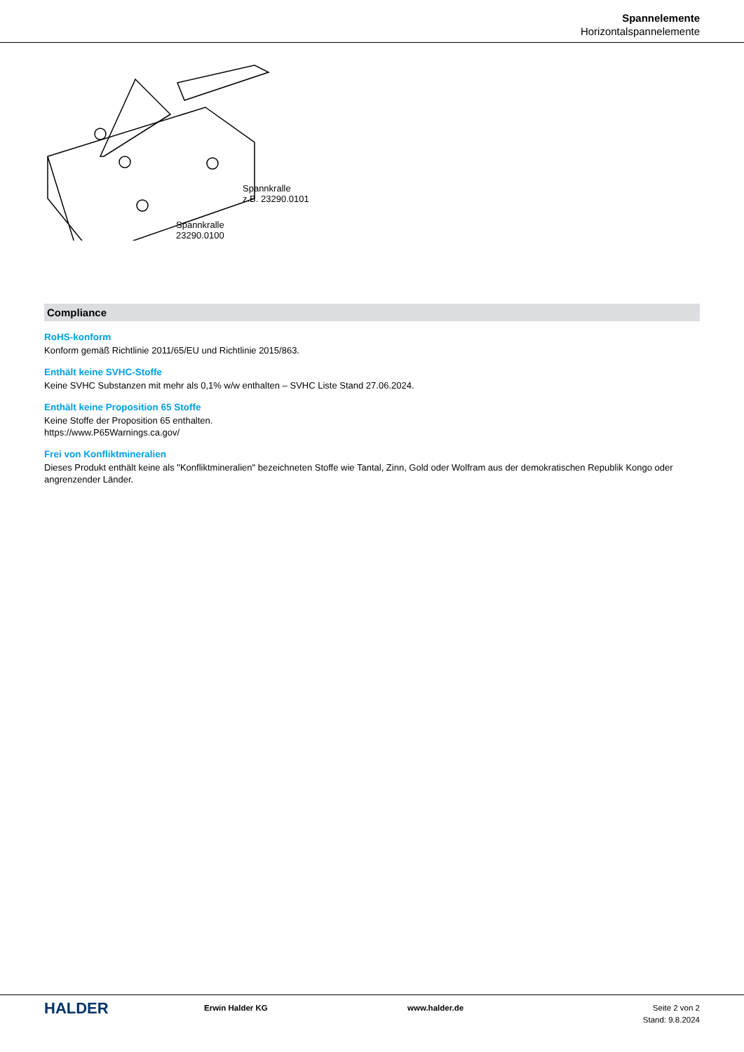Spannelemente
Horizontalspannelemente
Spannkralle
z.B. 23290.0101
Spannkralle
23290.0100
Compliance
RoHS-konform
Konform gemäß Richtlinie 2011/65/EU und Richtlinie 2015/863.
Enthält keine SVHC-Stoffe
Keine SVHC Substanzen mit mehr als 0,1% w/w enthalten – SVHC Liste Stand 27.06.2024.
Enthält keine Proposition 65 Stoffe
Keine Stoffe der Proposition 65 enthalten.
https://www.P65Warnings.ca.gov/
Frei von Konfliktmineralien
Dieses Produkt enthält keine als "Konfliktmineralien" bezeichneten Stoffe wie Tantal, Zinn, Gold oder Wolfram aus der demokratischen Republik Kongo oder angrenzender Länder.
HALDER
Erwin Halder KG www.halder.de Seite 2 von 2
Stand: 9.8.2024